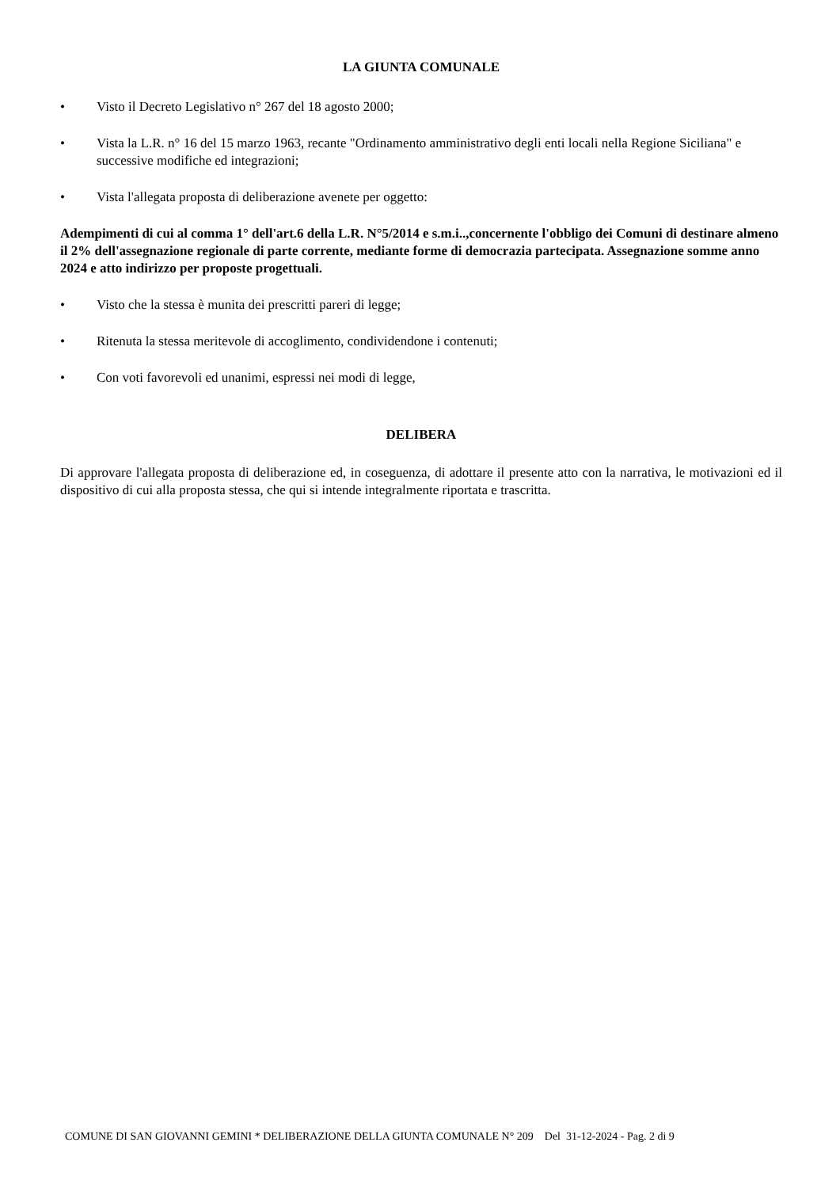LA GIUNTA COMUNALE
• Visto il Decreto Legislativo n° 267 del 18 agosto 2000;
• Vista la L.R. n° 16 del 15 marzo 1963, recante "Ordinamento amministrativo degli enti locali nella Regione Siciliana" e successive modifiche ed integrazioni;
• Vista l'allegata proposta di deliberazione avenete per oggetto:
Adempimenti di cui al comma 1° dell'art.6 della L.R. N°5/2014 e s.m.i..,concernente l'obbligo dei Comuni di destinare almeno il 2% dell'assegnazione regionale di parte corrente, mediante forme di democrazia partecipata. Assegnazione somme anno 2024 e atto indirizzo per proposte progettuali.
• Visto che la stessa è munita dei prescritti pareri di legge;
• Ritenuta la stessa meritevole di accoglimento, condividendone i contenuti;
• Con voti favorevoli ed unanimi, espressi nei modi di legge,
DELIBERA
Di approvare l'allegata proposta di deliberazione ed, in coseguenza, di adottare il presente atto con la narrativa, le motivazioni ed il dispositivo di cui alla proposta stessa, che qui si intende integralmente riportata e trascritta.
COMUNE DI SAN GIOVANNI GEMINI * DELIBERAZIONE DELLA GIUNTA COMUNALE N° 209 Del 31-12-2024 - Pag. 2 di 9